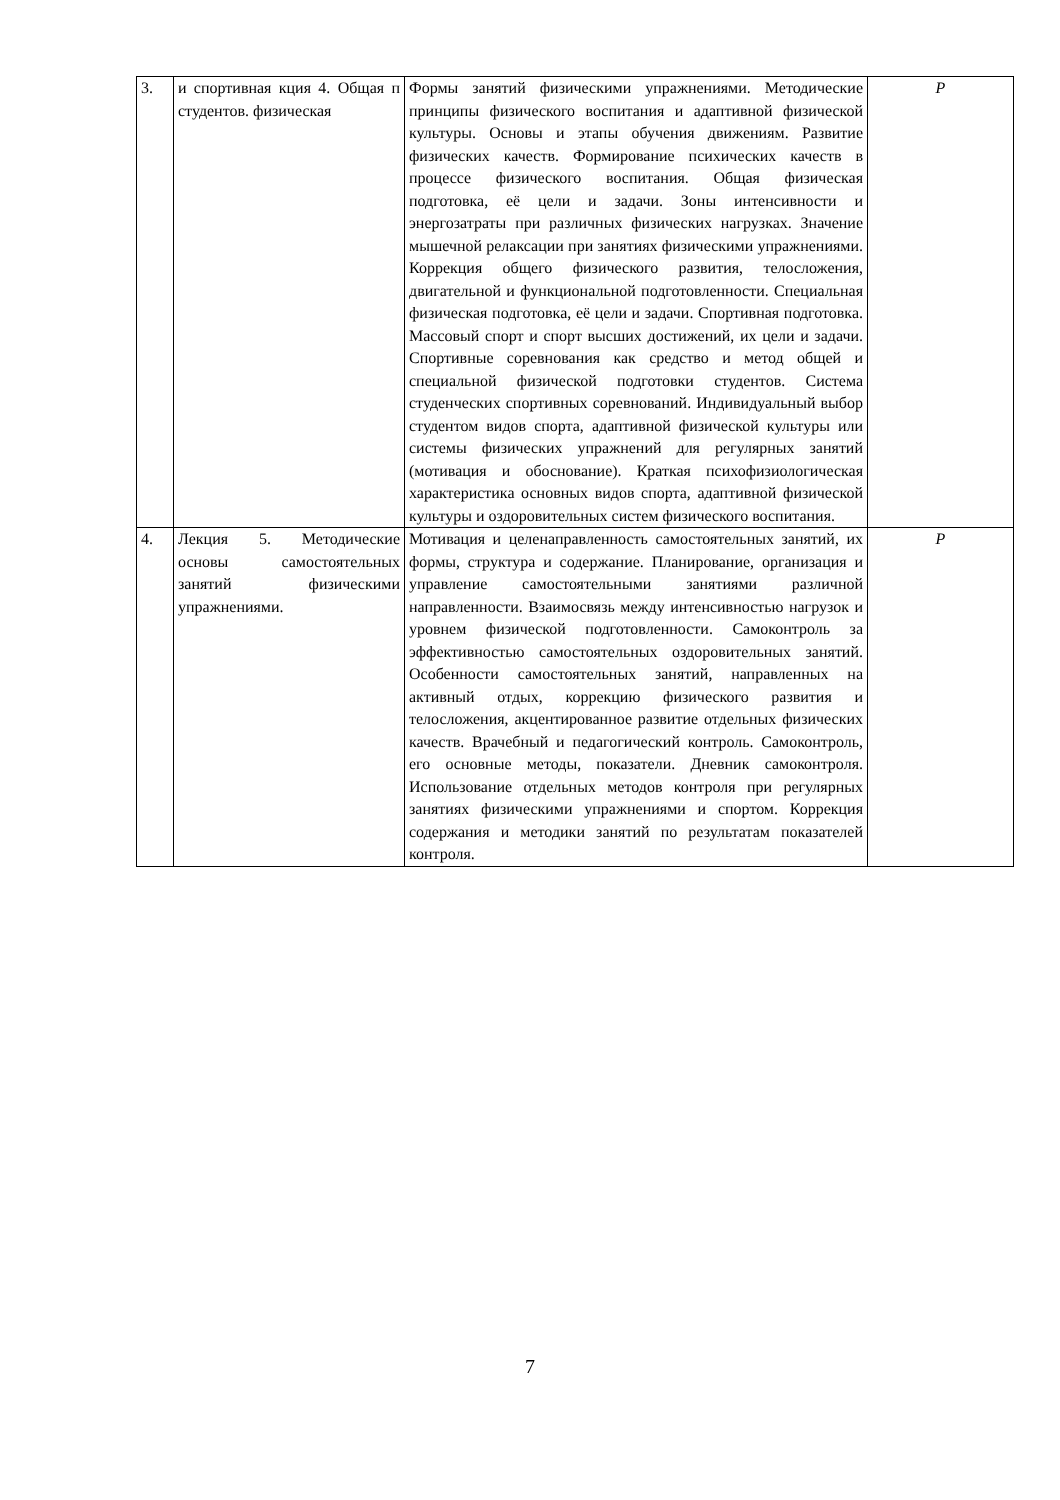| 3. | и спортивная кция 4. Общая п студентов. физическая | Формы занятий физическими упражнениями. Методические принципы физического воспитания и адаптивной физической культуры. Основы и этапы обучения движениям. Развитие физических качеств. Формирование психических качеств в процессе физического воспитания. Общая физическая подготовка, её цели и задачи. Зоны интенсивности и энергозатраты при различных физических нагрузках. Значение мышечной релаксации при занятиях физическими упражнениями. Коррекция общего физического развития, телосложения, двигательной и функциональной подготовленности. Специальная физическая подготовка, её цели и задачи. Спортивная подготовка. Массовый спорт и спорт высших достижений, их цели и задачи. Спортивные соревнования как средство и метод общей и специальной физической подготовки студентов. Система студенческих спортивных соревнований. Индивидуальный выбор студентом видов спорта, адаптивной физической культуры или системы физических упражнений для регулярных занятий (мотивация и обоснование). Краткая психофизиологическая характеристика основных видов спорта, адаптивной физической культуры и оздоровительных систем физического воспитания. | Р |
| 4. | Лекция 5. Методические основы самостоятельных занятий физическими упражнениями. | Мотивация и целенаправленность самостоятельных занятий, их формы, структура и содержание. Планирование, организация и управление самостоятельными занятиями различной направленности. Взаимосвязь между интенсивностью нагрузок и уровнем физической подготовленности. Самоконтроль за эффективностью самостоятельных оздоровительных занятий. Особенности самостоятельных занятий, направленных на активный отдых, коррекцию физического развития и телосложения, акцентированное развитие отдельных физических качеств. Врачебный и педагогический контроль. Самоконтроль, его основные методы, показатели. Дневник самоконтроля. Использование отдельных методов контроля при регулярных занятиях физическими упражнениями и спортом. Коррекция содержания и методики занятий по результатам показателей контроля. | Р |
7